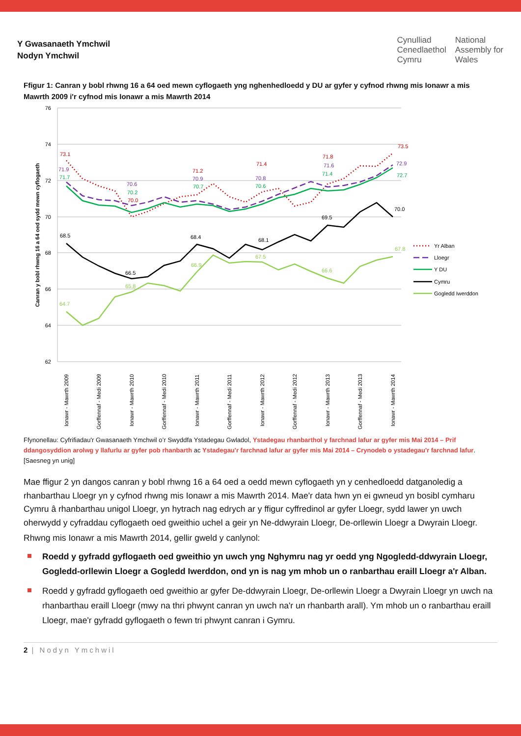Y Gwasanaeth Ymchwil
Nodyn Ymchwil
Cynulliad
Cenedlaethol
Cymru
National
Assembly for
Wales
Ffigur 1: Canran y bobl rhwng 16 a 64 oed mewn cyflogaeth yng nghenhedloedd y DU ar gyfer y cyfnod rhwng mis Ionawr a mis Mawrth 2009 i'r cyfnod mis Ionawr a mis Mawrth 2014
76
74
72
70
68
66
64
62
Canran y bobl rhwng 16 a 64 oed sydd mewn cyflogaeth
73.1
71.2
71.4
71.8
73.5
70.0
71.9
70.6
70.9
70.8
71.6
72.9
71.7
70.2
70.7
70.6
71.4
72.7
68.5
66.5
68.4
68.1
69.5
70.0
64.7
65.8
66.9
67.5
66.6
67.8
Ionawr - Mawrth 2009
Gorffennaf - Medi 2009
Ionawr - Mawrth 2010
Gorffennaf - Medi 2010
Ionawr - Mawrth 2011
Gorffennaf - Medi 2011
Ionawr - Mawrth 2012
Gorffennaf - Medi 2012
Ionawr - Mawrth 2013
Gorffennaf - Medi 2013
Ionawr - Mawrth 2014
Yr Alban
Lloegr
Y DU
Cymru
Gogledd Iwerddon
Ffynonellau: Cyfrifiadau'r Gwasanaeth Ymchwil o’r Swyddfa Ystadegau Gwladol, Ystadegau rhanbarthol y farchnad lafur ar gyfer mis Mai 2014 – Prif ddangosyddion arolwg y llafurlu ar gyfer pob rhanbarth ac Ystadegau'r farchnad lafur ar gyfer mis Mai 2014 – Crynodeb o ystadegau'r farchnad lafur. [Saesneg yn unig]
Mae ffigur 2 yn dangos canran y bobl rhwng 16 a 64 oed a oedd mewn cyflogaeth yn y cenhedloedd datganoledig a rhanbarthau Lloegr yn y cyfnod rhwng mis Ionawr a mis Mawrth 2014. Mae'r data hwn yn ei gwneud yn bosibl cymharu Cymru â rhanbarthau unigol Lloegr, yn hytrach nag edrych ar y ffigur cyffredinol ar gyfer Lloegr, sydd lawer yn uwch oherwydd y cyfraddau cyflogaeth oed gweithio uchel a geir yn Ne-ddwyrain Lloegr, De-orllewin Lloegr a Dwyrain Lloegr.
Rhwng mis Ionawr a mis Mawrth 2014, gellir gweld y canlynol:
Roedd y gyfradd gyflogaeth oed gweithio yn uwch yng Nghymru nag yr oedd yng Ngogledd-ddwyrain Lloegr, Gogledd-orllewin Lloegr a Gogledd Iwerddon, ond yn is nag ym mhob un o ranbarthau eraill Lloegr a'r Alban.
Roedd y gyfradd gyflogaeth oed gweithio ar gyfer De-ddwyrain Lloegr, De-orllewin Lloegr a Dwyrain Lloegr yn uwch na rhanbarthau eraill Lloegr (mwy na thri phwynt canran yn uwch na'r un rhanbarth arall). Ym mhob un o ranbarthau eraill Lloegr, mae'r gyfradd gyflogaeth o fewn tri phwynt canran i Gymru.
2 | Nodyn Ymchwil